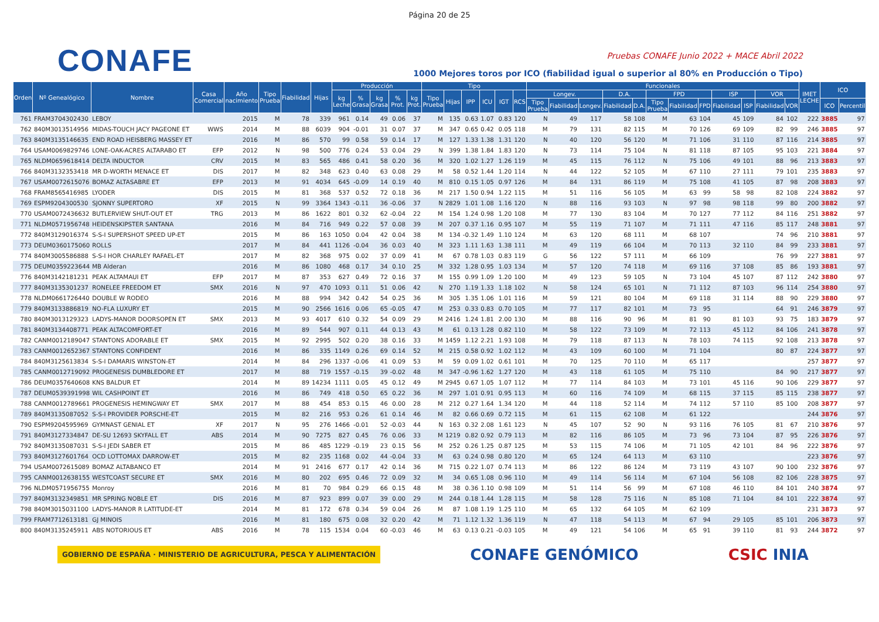Página 20 de 25
CONAFE
Pruebas CONAFE Junio 2022 + MACE Abril 2022
1000 Mejores toros por ICO (fiabilidad igual o superior al 80% en Producción o Tipo)
| Orden | Nº Genealógico | Nombre | Casa Comercial | Año nacimiento | Tipo Prueba | Fiabilidad | Hijas | Producción | | | | | Tipo | | | | | | Funcionales | | | | | | | | | | | | IMET LECHE | ICO | |
| --- | --- | --- | --- | --- | --- | --- | --- | --- | --- | --- | --- | --- | --- | --- | --- | --- | --- | --- | --- | --- | --- | --- | --- | --- | --- | --- | --- | --- | --- | --- | --- | --- | --- |
| | | | | | | | | kg Leche | % Grasa | kg Grasa | % Prot. | kg Prot. | Tipo Prueba | Hijas | IPP | ICU | IGT | RCS | Longev. | | | D.A. | | FPD | | | ISP | | VOR | | | | |
| | | | | | | | | | | | | | | | | | | | Tipo Prueba | Fiabilidad | Longev. | Fiabilidad | D.A. | Tipo Prueba | Fiabilidad | FPD | Fiabilidad | ISP | Fiabilidad | VOR | | ICO | Percentil |
| 761 | FRAM3704302430 | LEBOY | | 2015 | M | 78 | 339 | 961 | 0.14 | 49 | 0.06 | 37 | M | 135 | 0.63 | 1.07 | 0.83 | 120 | N | 49 | 117 | 58 | 108 | M | 63 | 104 | 45 | 109 | 84 | 102 | 222 | 3885 | 97 |
| 762 | 840M3013514956 | MIDAS-TOUCH JACY PAGEONE ET | WWS | 2014 | M | 88 | 6039 | 904 | -0.01 | 31 | 0.07 | 37 | M | 347 | 0.65 | 0.42 | 0.05 | 118 | M | 79 | 131 | 82 | 115 | M | 70 | 126 | 69 | 109 | 82 | 99 | 246 | 3885 | 97 |
| 763 | 840M3135146635 | END ROAD HEISBERG MASSEY ET | | 2016 | M | 86 | 570 | 99 | 0.58 | 59 | 0.14 | 17 | M | 127 | 1.33 | 1.38 | 1.31 | 120 | N | 40 | 120 | 56 | 120 | M | 71 | 106 | 31 | 110 | 87 | 116 | 214 | 3885 | 97 |
| 764 | USAM0069829746 | LONE-OAK-ACRES ALTARABO ET | EFP | 2012 | N | 98 | 500 | 776 | 0.24 | 53 | 0.04 | 29 | N | 399 | 1.38 | 1.84 | 1.83 | 120 | N | 73 | 114 | 75 | 104 | N | 81 | 118 | 87 | 105 | 95 | 103 | 221 | 3884 | 97 |
| 765 | NLDM0659618414 | DELTA INDUCTOR | CRV | 2015 | M | 83 | 565 | 486 | 0.41 | 58 | 0.20 | 36 | M | 320 | 1.02 | 1.27 | 1.26 | 119 | M | 45 | 115 | 76 | 112 | N | 75 | 106 | 49 | 101 | 88 | 96 | 213 | 3883 | 97 |
| 766 | 840M3132353418 | MR D-WORTH MENACE ET | DIS | 2017 | M | 82 | 348 | 623 | 0.40 | 63 | 0.08 | 29 | M | 58 | 0.52 | 1.44 | 1.20 | 114 | N | 44 | 122 | 52 | 105 | M | 67 | 110 | 27 | 111 | 79 | 101 | 235 | 3883 | 97 |
| 767 | USAM0072615076 | BOMAZ ALTASABRE ET | EFP | 2013 | M | 91 | 4034 | 645 | -0.09 | 14 | 0.19 | 40 | M | 810 | 0.15 | 1.05 | 0.97 | 126 | M | 84 | 131 | 86 | 119 | M | 75 | 108 | 41 | 105 | 87 | 98 | 208 | 3883 | 97 |
| 768 | FRAM8565416985 | LYODER | DIS | 2015 | M | 81 | 368 | 537 | 0.52 | 72 | 0.18 | 36 | M | 217 | 1.50 | 0.94 | 1.22 | 115 | M | 51 | 116 | 56 | 105 | M | 63 | 99 | 58 | 98 | 82 | 108 | 224 | 3882 | 97 |
| 769 | ESPM9204300530 | SJONNY SUPERTORO | XF | 2015 | N | 99 | 3364 | 1343 | -0.11 | 36 | -0.06 | 37 | N | 2829 | 1.01 | 1.08 | 1.16 | 120 | N | 88 | 116 | 93 | 103 | N | 97 | 98 | 98 | 118 | 99 | 80 | 200 | 3882 | 97 |
| 770 | USAM0072436632 | BUTLERVIEW SHUT-OUT ET | TRG | 2013 | M | 86 | 1622 | 801 | 0.32 | 62 | -0.04 | 22 | M | 154 | 1.24 | 0.98 | 1.20 | 108 | M | 77 | 130 | 83 | 104 | M | 70 | 127 | 77 | 112 | 84 | 116 | 251 | 3882 | 97 |
| 771 | NLDM0571956748 | HEIDENSKIPSTER SANTANA | | 2016 | M | 84 | 716 | 949 | 0.22 | 57 | 0.08 | 39 | M | 207 | 0.37 | 1.16 | 0.95 | 107 | M | 55 | 119 | 71 | 107 | M | 71 | 111 | 47 | 116 | 85 | 117 | 248 | 3881 | 97 |
| 772 | 840M3129016374 | S-S-I SUPERSHOT SPEED UP-ET | | 2015 | M | 86 | 163 | 1050 | 0.04 | 42 | 0.04 | 38 | M | 134 | -0.32 | 1.49 | 1.10 | 124 | M | 63 | 120 | 68 | 111 | M | 68 | 107 | | | 74 | 96 | 210 | 3881 | 97 |
| 773 | DEUM0360175060 | ROLLS | | 2017 | M | 84 | 441 | 1126 | -0.04 | 36 | 0.03 | 40 | M | 323 | 1.11 | 1.63 | 1.38 | 111 | M | 49 | 119 | 66 | 104 | M | 70 | 113 | 32 | 110 | 84 | 99 | 233 | 3881 | 97 |
| 774 | 840M3005586888 | S-S-I HOR CHARLEY RAFAEL-ET | | 2017 | M | 82 | 368 | 975 | 0.02 | 37 | 0.09 | 41 | M | 67 | 0.78 | 1.03 | 0.83 | 119 | G | 56 | 122 | 57 | 111 | M | 66 | 109 | | | 76 | 99 | 227 | 3881 | 97 |
| 775 | DEUM0359223644 | MB Alderan | | 2016 | M | 86 | 1080 | 468 | 0.17 | 34 | 0.10 | 25 | M | 332 | 1.28 | 0.95 | 1.03 | 134 | M | 57 | 120 | 74 | 118 | M | 69 | 116 | 37 | 108 | 85 | 86 | 193 | 3881 | 97 |
| 776 | 840M3142181231 | PEAK ALTAMAUI ET | EFP | 2017 | M | 87 | 353 | 627 | 0.49 | 72 | 0.16 | 37 | M | 155 | 0.99 | 1.09 | 1.20 | 100 | M | 49 | 123 | 59 | 105 | N | 73 | 104 | 45 | 107 | 87 | 112 | 242 | 3880 | 97 |
| 777 | 840M3135301237 | RONELEE FREEDOM ET | SMX | 2016 | N | 97 | 470 | 1093 | 0.11 | 51 | 0.06 | 42 | N | 270 | 1.19 | 1.33 | 1.18 | 102 | N | 58 | 124 | 65 | 101 | N | 71 | 112 | 87 | 103 | 96 | 114 | 254 | 3880 | 97 |
| 778 | NLDM0661726440 | DOUBLE W RODEO | | 2016 | M | 88 | 994 | 342 | 0.42 | 54 | 0.25 | 36 | M | 305 | 1.35 | 1.06 | 1.01 | 116 | M | 59 | 121 | 80 | 104 | M | 69 | 118 | 31 | 114 | 88 | 90 | 229 | 3880 | 97 |
| 779 | 840M3133886819 | NO-FLA LUXURY ET | | 2015 | M | 90 | 2566 | 1616 | 0.06 | 65 | -0.05 | 47 | M | 253 | 0.33 | 0.83 | 0.70 | 105 | M | 77 | 117 | 82 | 101 | M | 73 | 95 | | | 64 | 91 | 246 | 3879 | 97 |
| 780 | 840M3013129323 | LADYS-MANOR DOORSOPEN ET | SMX | 2013 | M | 93 | 4017 | 610 | 0.32 | 54 | 0.09 | 29 | M | 2416 | 1.24 | 1.81 | 2.00 | 130 | M | 88 | 116 | 90 | 96 | M | 81 | 90 | 81 | 103 | 93 | 75 | 183 | 3879 | 97 |
| 781 | 840M3134408771 | PEAK ALTACOMFORT-ET | | 2016 | M | 89 | 544 | 907 | 0.11 | 44 | 0.13 | 43 | M | 61 | 0.13 | 1.28 | 0.82 | 110 | M | 58 | 122 | 73 | 109 | M | 72 | 113 | 45 | 112 | 84 | 106 | 241 | 3878 | 97 |
| 782 | CANM0012189047 | STANTONS ADORABLE ET | SMX | 2015 | M | 92 | 2995 | 502 | 0.20 | 38 | 0.16 | 33 | M | 1459 | 1.12 | 2.21 | 1.93 | 108 | M | 79 | 118 | 87 | 113 | N | 78 | 103 | 74 | 115 | 92 | 108 | 213 | 3878 | 97 |
| 783 | CANM0012652367 | STANTONS CONFIDENT | | 2016 | M | 86 | 335 | 1149 | 0.26 | 69 | 0.14 | 52 | M | 215 | 0.58 | 0.92 | 1.02 | 112 | M | 43 | 109 | 60 | 100 | M | 71 | 104 | | | 80 | 87 | 224 | 3877 | 97 |
| 784 | 840M3125613834 | S-S-I DAMARIS WINSTON-ET | | 2014 | M | 84 | 296 | 1337 | -0.06 | 41 | 0.09 | 53 | M | 59 | 0.09 | 1.02 | 0.61 | 101 | M | 70 | 125 | 70 | 110 | M | 65 | 117 | | | | | 257 | 3877 | 97 |
| 785 | CANM0012719092 | PROGENESIS DUMBLEDORE ET | | 2017 | M | 88 | 719 | 1557 | -0.15 | 39 | -0.02 | 48 | M | 347 | -0.96 | 1.62 | 1.27 | 120 | M | 43 | 118 | 61 | 105 | M | 75 | 110 | | | 84 | 90 | 217 | 3877 | 97 |
| 786 | DEUM0357640608 | KNS BALDUR ET | | 2014 | M | 89 | 14234 | 1111 | 0.05 | 45 | 0.12 | 49 | M | 2945 | 0.67 | 1.05 | 1.07 | 112 | M | 77 | 114 | 84 | 103 | M | 73 | 101 | 45 | 116 | 90 | 106 | 229 | 3877 | 97 |
| 787 | DEUM0539391998 | WIL CASHPOINT ET | | 2016 | M | 86 | 749 | 418 | 0.50 | 65 | 0.22 | 36 | M | 297 | 1.01 | 0.91 | 0.95 | 113 | M | 60 | 116 | 74 | 109 | M | 68 | 115 | 37 | 115 | 85 | 115 | 238 | 3877 | 97 |
| 788 | CANM0012789661 | PROGENESIS HEMINGWAY ET | SMX | 2017 | M | 88 | 454 | 853 | 0.15 | 46 | 0.00 | 28 | M | 212 | 0.27 | 1.64 | 1.34 | 120 | M | 44 | 118 | 52 | 114 | M | 74 | 112 | 57 | 110 | 85 | 100 | 208 | 3877 | 97 |
| 789 | 840M3135087052 | S-S-I PROVIDER PORSCHE-ET | | 2015 | M | 82 | 216 | 953 | 0.26 | 61 | 0.14 | 46 | M | 82 | 0.66 | 0.69 | 0.72 | 115 | M | 61 | 115 | 62 | 108 | M | 61 | 122 | | | | | 244 | 3876 | 97 |
| 790 | ESPM9204595969 | GYMNAST GENIAL ET | XF | 2017 | N | 95 | 276 | 1466 | -0.01 | 52 | -0.03 | 44 | N | 163 | 0.32 | 2.08 | 1.61 | 123 | N | 45 | 107 | 52 | 90 | N | 93 | 116 | 76 | 105 | 81 | 67 | 210 | 3876 | 97 |
| 791 | 840M3127334847 | DE-SU 12693 SKYFALL ET | ABS | 2014 | M | 90 | 7275 | 827 | 0.45 | 76 | 0.06 | 33 | M | 1219 | 0.82 | 0.92 | 0.79 | 113 | M | 82 | 116 | 86 | 105 | M | 73 | 96 | 73 | 104 | 87 | 95 | 226 | 3876 | 97 |
| 792 | 840M3135087031 | S-S-I JEDI SABER ET | | 2015 | M | 86 | 485 | 1229 | -0.19 | 23 | 0.15 | 56 | M | 252 | 0.26 | 1.25 | 0.87 | 125 | M | 53 | 115 | 74 | 106 | M | 71 | 105 | 42 | 101 | 84 | 96 | 222 | 3876 | 97 |
| 793 | 840M3127601764 | OCD LOTTOMAX DARROW-ET | | 2015 | M | 82 | 235 | 1168 | 0.02 | 44 | -0.04 | 33 | M | 63 | 0.24 | 0.98 | 0.80 | 120 | M | 65 | 124 | 64 | 113 | M | 63 | 110 | | | | | 223 | 3876 | 97 |
| 794 | USAM0072615089 | BOMAZ ALTABANCO ET | | 2014 | M | 91 | 2416 | 677 | 0.17 | 42 | 0.14 | 36 | M | 715 | 0.22 | 1.07 | 0.74 | 113 | M | 86 | 122 | 86 | 124 | M | 73 | 119 | 43 | 107 | 90 | 100 | 232 | 3876 | 97 |
| 795 | CANM0012638155 | WESTCOAST SECURE ET | SMX | 2016 | M | 80 | 202 | 695 | 0.46 | 72 | 0.09 | 32 | M | 34 | 0.65 | 1.08 | 0.96 | 110 | M | 49 | 114 | 56 | 114 | M | 67 | 104 | 56 | 108 | 82 | 106 | 228 | 3875 | 97 |
| 796 | NLDM0571956755 | Monroy | | 2016 | M | 81 | 70 | 984 | 0.29 | 66 | 0.15 | 48 | M | 38 | 0.36 | 1.10 | 0.98 | 109 | M | 51 | 114 | 56 | 99 | M | 67 | 108 | 46 | 110 | 84 | 101 | 240 | 3874 | 97 |
| 797 | 840M3132349851 | MR SPRING NOBLE ET | DIS | 2016 | M | 87 | 923 | 899 | 0.07 | 39 | 0.00 | 29 | M | 244 | 0.18 | 1.44 | 1.28 | 115 | M | 58 | 128 | 75 | 116 | N | 85 | 108 | 71 | 104 | 84 | 101 | 222 | 3874 | 97 |
| 798 | 840M3015031100 | LADYS-MANOR R LATITUDE-ET | | 2014 | M | 81 | 172 | 678 | 0.34 | 59 | 0.04 | 26 | M | 87 | 1.08 | 1.19 | 1.25 | 110 | M | 65 | 132 | 64 | 105 | M | 62 | 109 | | | | | 231 | 3873 | 97 |
| 799 | FRAM7712613181 | GJ MINOIS | | 2016 | M | 81 | 180 | 675 | 0.08 | 32 | 0.20 | 42 | M | 71 | 1.12 | 1.32 | 1.36 | 119 | N | 47 | 118 | 54 | 113 | M | 67 | 94 | 29 | 105 | 85 | 101 | 206 | 3873 | 97 |
| 800 | 840M3135245911 | ABS NOTORIOUS ET | ABS | 2016 | M | 78 | 115 | 1534 | 0.04 | 60 | -0.03 | 46 | M | 63 | 0.13 | 0.21 | -0.03 | 105 | M | 49 | 121 | 54 | 106 | M | 65 | 91 | 39 | 110 | 81 | 93 | 244 | 3872 | 97 |
GOBIERNO DE ESPAÑA · MINISTERIO DE AGRICULTURA, PESCA Y ALIMENTACIÓN
CONAFE GENÓMICO CSIC INIA